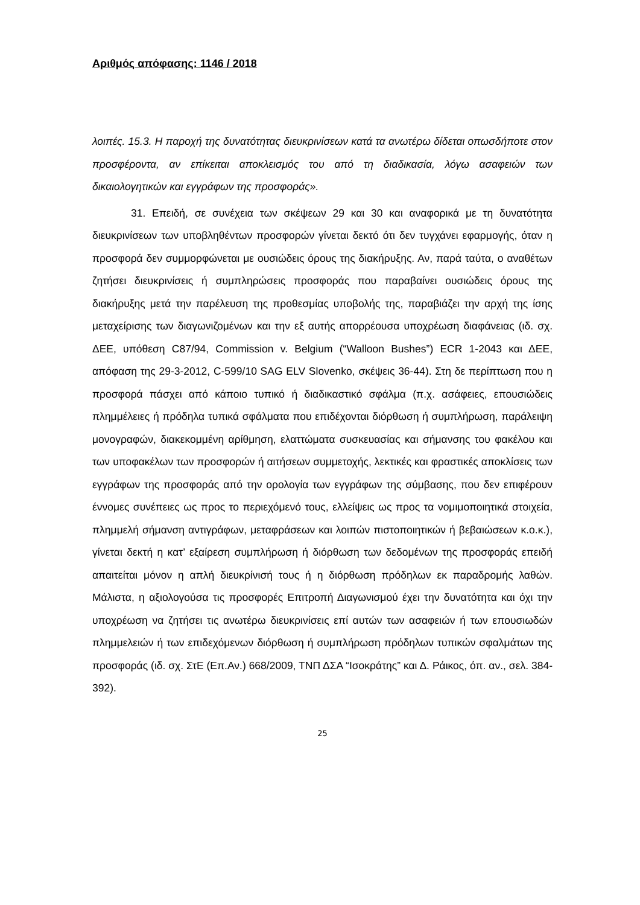Αριθμός απόφασης: 1146 / 2018
λοιπές. 15.3. Η παροχή της δυνατότητας διευκρινίσεων κατά τα ανωτέρω δίδεται οπωσδήποτε στον προσφέροντα, αν επίκειται αποκλεισμός του από τη διαδικασία, λόγω ασαφειών των δικαιολογητικών και εγγράφων της προσφοράς».
31. Επειδή, σε συνέχεια των σκέψεων 29 και 30 και αναφορικά με τη δυνατότητα διευκρινίσεων των υποβληθέντων προσφορών γίνεται δεκτό ότι δεν τυγχάνει εφαρμογής, όταν η προσφορά δεν συμμορφώνεται με ουσιώδεις όρους της διακήρυξης. Αν, παρά ταύτα, ο αναθέτων ζητήσει διευκρινίσεις ή συμπληρώσεις προσφοράς που παραβαίνει ουσιώδεις όρους της διακήρυξης μετά την παρέλευση της προθεσμίας υποβολής της, παραβιάζει την αρχή της ίσης μεταχείρισης των διαγωνιζομένων και την εξ αυτής απορρέουσα υποχρέωση διαφάνειας (ιδ. σχ. ΔΕΕ, υπόθεση C87/94, Commission v. Belgium (“Walloon Bushes”) ECR 1-2043 και ΔΕΕ, απόφαση της 29-3-2012, C-599/10 SAG ELV Slovenko, σκέψεις 36-44). Στη δε περίπτωση που η προσφορά πάσχει από κάποιο τυπικό ή διαδικαστικό σφάλμα (π.χ. ασάφειες, επουσιώδεις πλημμέλειες ή πρόδηλα τυπικά σφάλματα που επιδέχονται διόρθωση ή συμπλήρωση, παράλειψη μονογραφών, διακεκομμένη αρίθμηση, ελαττώματα συσκευασίας και σήμανσης του φακέλου και των υποφακέλων των προσφορών ή αιτήσεων συμμετοχής, λεκτικές και φραστικές αποκλίσεις των εγγράφων της προσφοράς από την ορολογία των εγγράφων της σύμβασης, που δεν επιφέρουν έννομες συνέπειες ως προς το περιεχόμενό τους, ελλείψεις ως προς τα νομιμοποιητικά στοιχεία, πλημμελή σήμανση αντιγράφων, μεταφράσεων και λοιπών πιστοποιητικών ή βεβαιώσεων κ.ο.κ.), γίνεται δεκτή η κατ’ εξαίρεση συμπλήρωση ή διόρθωση των δεδομένων της προσφοράς επειδή απαιτείται μόνον η απλή διευκρίνισή τους ή η διόρθωση πρόδηλων εκ παραδρομής λαθών. Μάλιστα, η αξιολογούσα τις προσφορές Επιτροπή Διαγωνισμού έχει την δυνατότητα και όχι την υποχρέωση να ζητήσει τις ανωτέρω διευκρινίσεις επί αυτών των ασαφειών ή των επουσιωδών πλημμελειών ή των επιδεχόμενων διόρθωση ή συμπλήρωση πρόδηλων τυπικών σφαλμάτων της προσφοράς (ιδ. σχ. ΣτΕ (Επ.Αν.) 668/2009, ΤΝΠ ΔΣΑ “Ισοκράτης” και Δ. Ράικος, όπ. αν., σελ. 384-392).
25